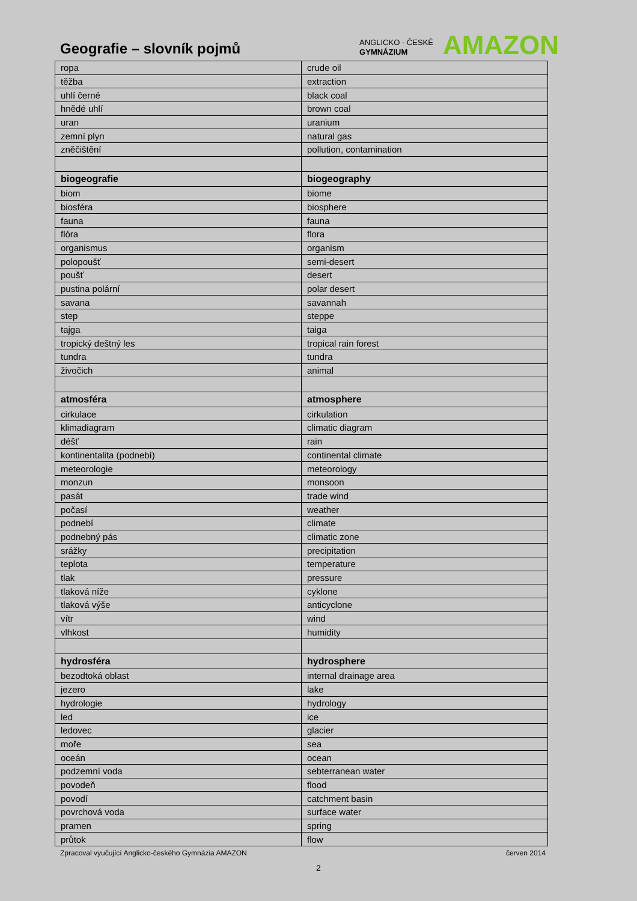Geografie – slovník pojmů
ANGLICKO - ČESKÉ
GYMNÁZIUM
AMAZON
| ropa | crude oil |
| těžba | extraction |
| uhlí černé | black coal |
| hnědé uhlí | brown coal |
| uran | uranium |
| zemní plyn | natural gas |
| zněčištění | pollution, contamination |
| biogeografie | biogeography |
| biom | biome |
| biosféra | biosphere |
| fauna | fauna |
| flóra | flora |
| organismus | organism |
| polopoušť | semi-desert |
| poušť | desert |
| pustina polární | polar desert |
| savana | savannah |
| step | steppe |
| tajga | taiga |
| tropický deštný les | tropical rain forest |
| tundra | tundra |
| živočich | animal |
| atmosféra | atmosphere |
| cirkulace | cirkulation |
| klimadiagram | climatic diagram |
| déšť | rain |
| kontinentalita (podnebí) | continental climate |
| meteorologie | meteorology |
| monzun | monsoon |
| pasát | trade wind |
| počasí | weather |
| podnebí | climate |
| podnebný pás | climatic zone |
| srážky | precipitation |
| teplota | temperature |
| tlak | pressure |
| tlaková níže | cyklone |
| tlaková výše | anticyclone |
| vítr | wind |
| vlhkost | humidity |
| hydrosféra | hydrosphere |
| bezodtoká oblast | internal drainage area |
| jezero | lake |
| hydrologie | hydrology |
| led | ice |
| ledovec | glacier |
| moře | sea |
| oceán | ocean |
| podzemní voda | sebterranean water |
| povodeň | flood |
| povodí | catchment basin |
| povrchová voda | surface water |
| pramen | spring |
| průtok | flow |
Zpracoval vyučující Anglicko-českého Gymnázia AMAZON červen 2014
2